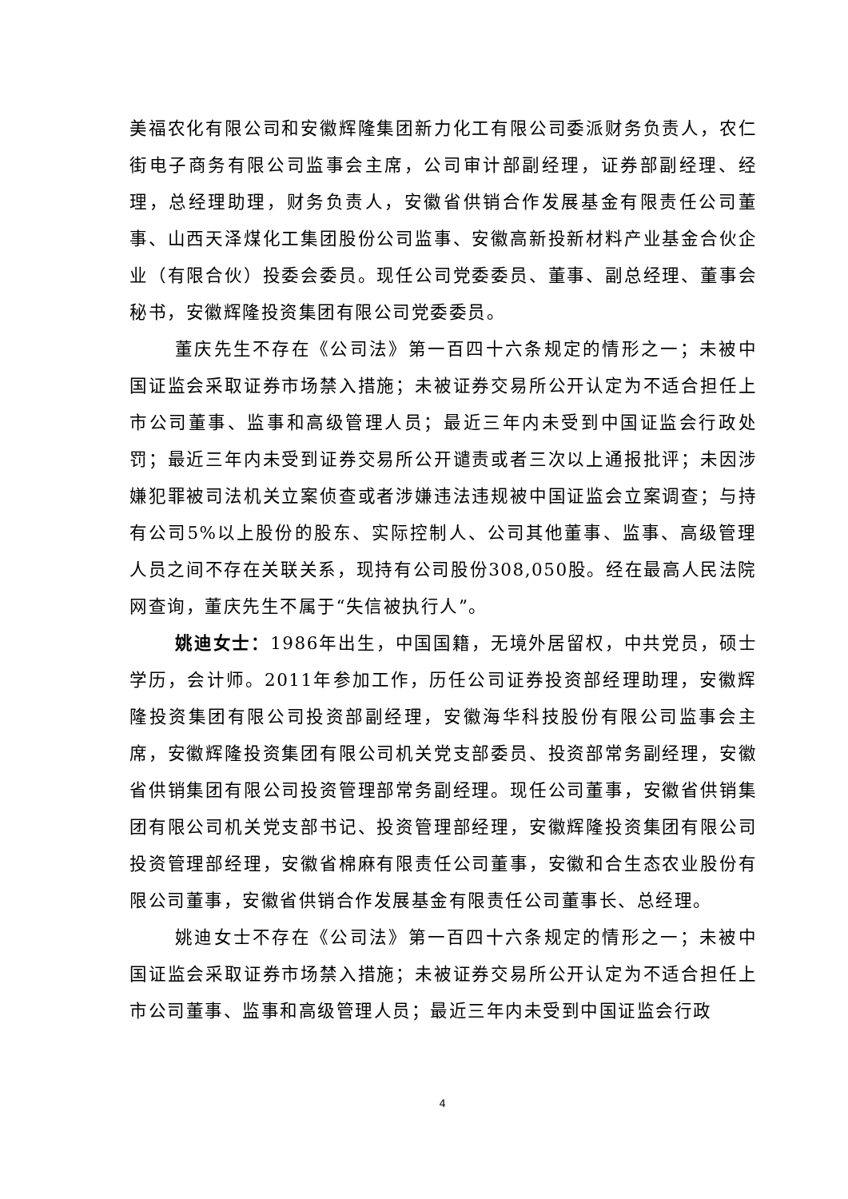美福农化有限公司和安徽辉隆集团新力化工有限公司委派财务负责人，农仁街电子商务有限公司监事会主席，公司审计部副经理，证券部副经理、经理，总经理助理，财务负责人，安徽省供销合作发展基金有限责任公司董事、山西天泽煤化工集团股份公司监事、安徽高新投新材料产业基金合伙企业（有限合伙）投委会委员。现任公司党委委员、董事、副总经理、董事会秘书，安徽辉隆投资集团有限公司党委委员。
董庆先生不存在《公司法》第一百四十六条规定的情形之一；未被中国证监会采取证券市场禁入措施；未被证券交易所公开认定为不适合担任上市公司董事、监事和高级管理人员；最近三年内未受到中国证监会行政处罚；最近三年内未受到证券交易所公开谴责或者三次以上通报批评；未因涉嫌犯罪被司法机关立案侦查或者涉嫌违法违规被中国证监会立案调查；与持有公司5%以上股份的股东、实际控制人、公司其他董事、监事、高级管理人员之间不存在关联关系，现持有公司股份308,050股。经在最高人民法院网查询，董庆先生不属于“失信被执行人”。
姚迪女士：1986年出生，中国国籍，无境外居留权，中共党员，硕士学历，会计师。2011年参加工作，历任公司证券投资部经理助理，安徽辉隆投资集团有限公司投资部副经理，安徽海华科技股份有限公司监事会主席，安徽辉隆投资集团有限公司机关党支部委员、投资部常务副经理，安徽省供销集团有限公司投资管理部常务副经理。现任公司董事，安徽省供销集团有限公司机关党支部书记、投资管理部经理，安徽辉隆投资集团有限公司投资管理部经理，安徽省棉麻有限责任公司董事，安徽和合生态农业股份有限公司董事，安徽省供销合作发展基金有限责任公司董事长、总经理。
姚迪女士不存在《公司法》第一百四十六条规定的情形之一；未被中国证监会采取证券市场禁入措施；未被证券交易所公开认定为不适合担任上市公司董事、监事和高级管理人员；最近三年内未受到中国证监会行政
4